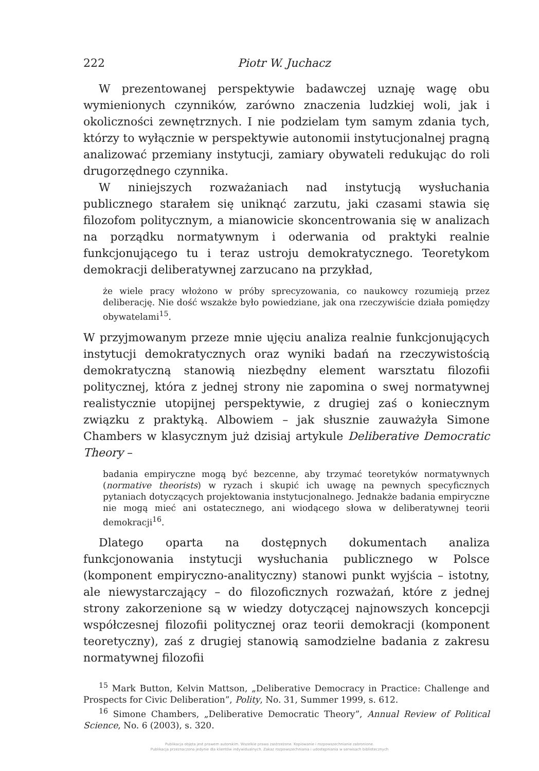222 Piotr W. Juchacz
W prezentowanej perspektywie badawczej uznaję wagę obu wymienionych czynników, zarówno znaczenia ludzkiej woli, jak i okoliczności zewnętrznych. I nie podzielam tym samym zdania tych, którzy to wyłącznie w perspektywie autonomii instytucjonalnej pragną analizować przemiany instytucji, zamiary obywateli redukując do roli drugorzędnego czynnika.
W niniejszych rozważaniach nad instytucją wysłuchania publicznego starałem się uniknąć zarzutu, jaki czasami stawia się filozofom politycznym, a mianowicie skoncentrowania się w analizach na porządku normatywnym i oderwania od praktyki realnie funkcjonującego tu i teraz ustroju demokratycznego. Teoretykom demokracji deliberatywnej zarzucano na przykład,
że wiele pracy włożono w próby sprecyzowania, co naukowcy rozumieją przez deliberację. Nie dość wszakże było powiedziane, jak ona rzeczywiście działa pomiędzy obywatelami<sup>15</sup>.
W przyjmowanym przeze mnie ujęciu analiza realnie funkcjonujących instytucji demokratycznych oraz wyniki badań na rzeczywistością demokratyczną stanowią niezbędny element warsztatu filozofii politycznej, która z jednej strony nie zapomina o swej normatywnej realistycznie utopijnej perspektywie, z drugiej zaś o koniecznym związku z praktyką. Albowiem – jak słusznie zauważyła Simone Chambers w klasycznym już dzisiaj artykule Deliberative Democratic Theory –
badania empiryczne mogą być bezcenne, aby trzymać teoretyków normatywnych (normative theorists) w ryzach i skupić ich uwagę na pewnych specyficznych pytaniach dotyczących projektowania instytucjonalnego. Jednakże badania empiryczne nie mogą mieć ani ostatecznego, ani wiodącego słowa w deliberatywnej teorii demokracji<sup>16</sup>.
Dlatego oparta na dostępnych dokumentach analiza funkcjonowania instytucji wysłuchania publicznego w Polsce (komponent empiryczno-analityczny) stanowi punkt wyjścia – istotny, ale niewystarczający – do filozoficznych rozważań, które z jednej strony zakorzenione są w wiedzy dotyczącej najnowszych koncepcji współczesnej filozofii politycznej oraz teorii demokracji (komponent teoretyczny), zaś z drugiej stanowią samodzielne badania z zakresu normatywnej filozofii
<sup>15</sup> Mark Button, Kelvin Mattson, „Deliberative Democracy in Practice: Challenge and Prospects for Civic Deliberation”, Polity, No. 31, Summer 1999, s. 612.
<sup>16</sup> Simone Chambers, „Deliberative Democratic Theory”, Annual Review of Political Science, No. 6 (2003), s. 320.
Publikacja objęta jest prawem autorskim. Wszelkie prawa zastrzeżone. Kopiowanie i rozpowszechnianie zabronione.
Publikacja przeznaczona jedynie dla klientów indywidualnych. Zakaz rozpowszechniania i udostępniania w serwisach bibliotecznych